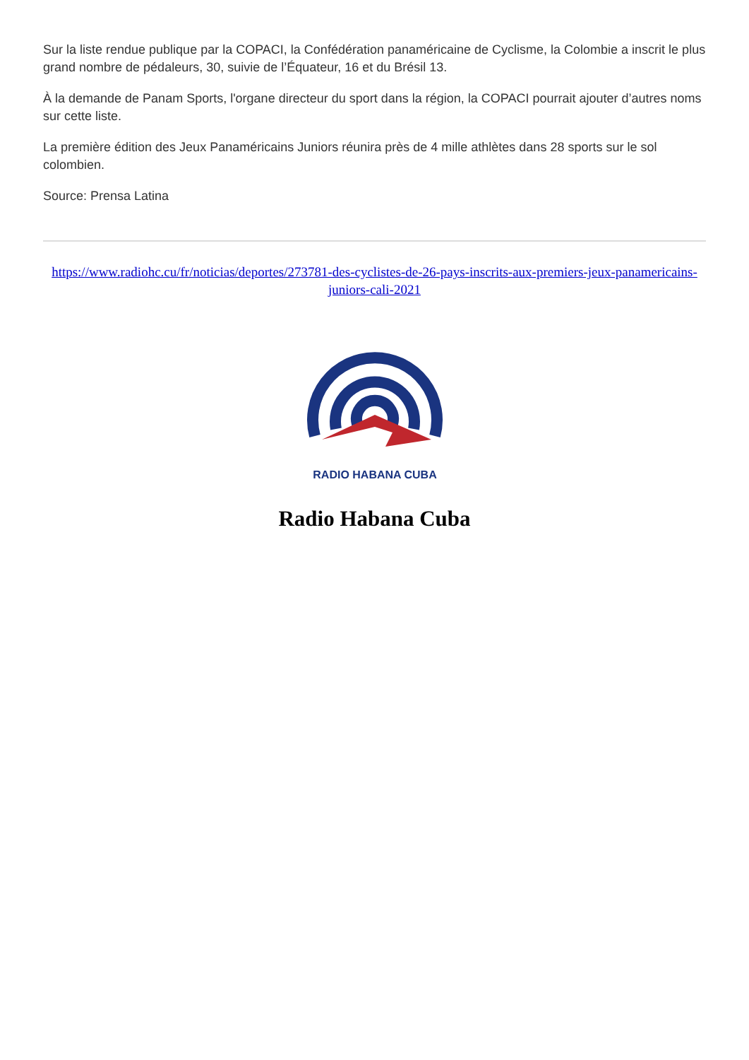Sur la liste rendue publique par la COPACI, la Confédération panaméricaine de Cyclisme, la Colombie a inscrit le plus grand nombre de pédaleurs, 30, suivie de l’Équateur, 16 et du Brésil 13.
À la demande de Panam Sports, l'organe directeur du sport dans la région, la COPACI pourrait ajouter d’autres noms sur cette liste.
La première édition des Jeux Panaméricains Juniors réunira près de 4 mille athlètes dans 28 sports sur le sol colombien.
Source: Prensa Latina
https://www.radiohc.cu/fr/noticias/deportes/273781-des-cyclistes-de-26-pays-inscrits-aux-premiers-jeux-panamericains-juniors-cali-2021
RADIO HABANA CUBA
Radio Habana Cuba